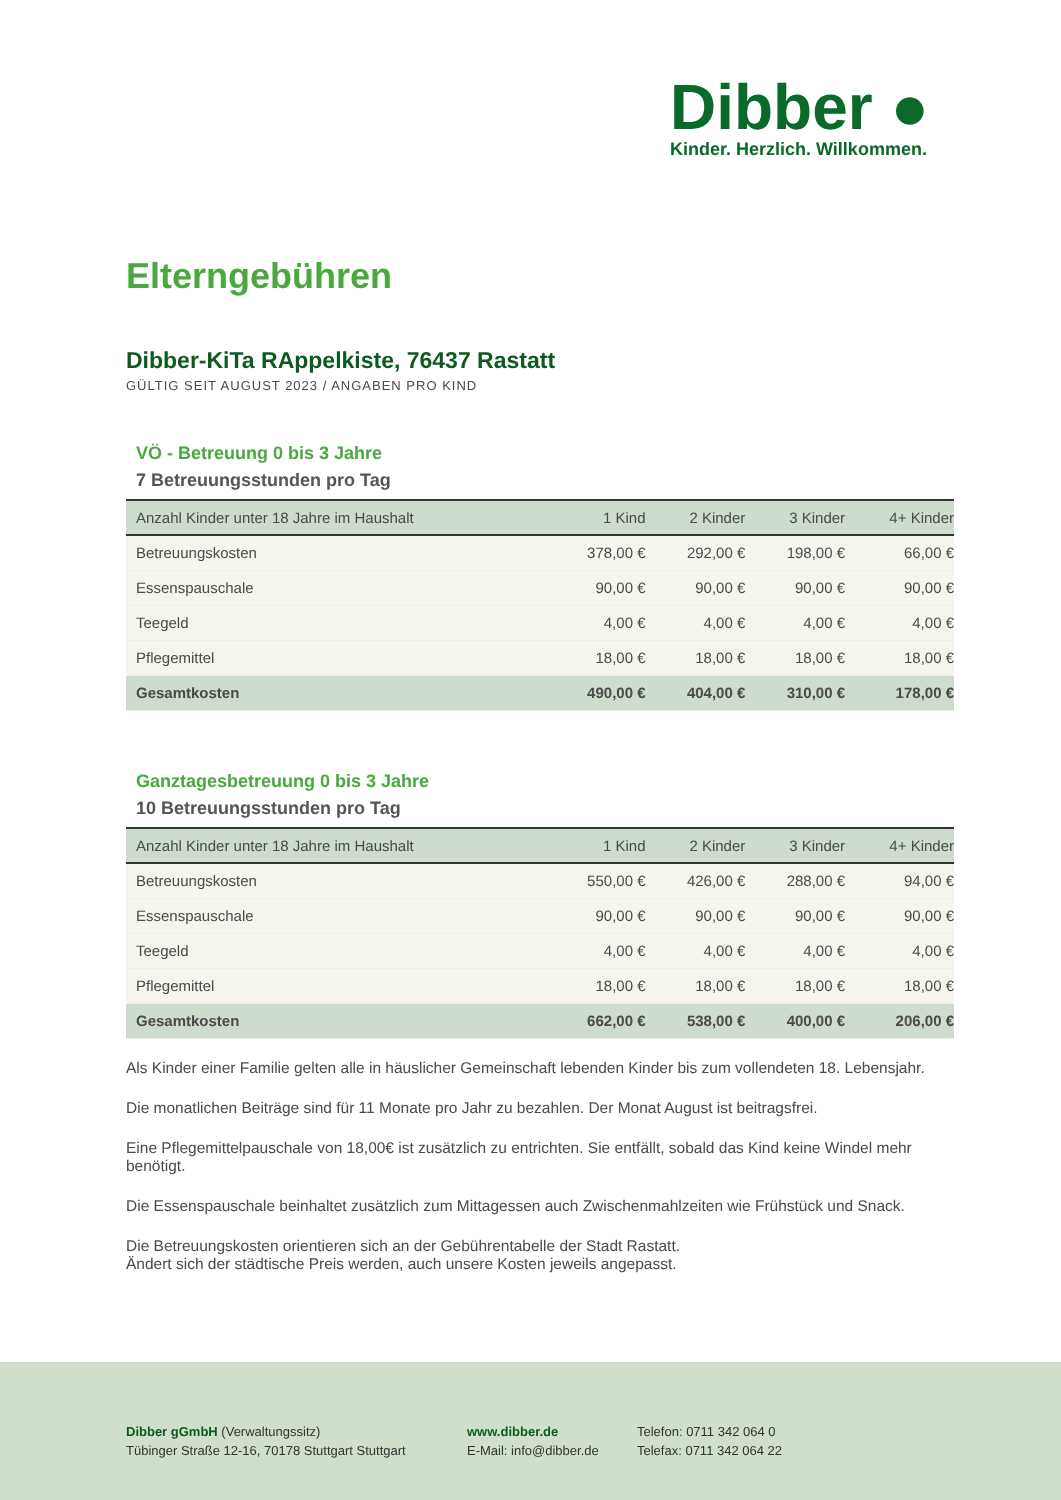Dibber ●
Kinder. Herzlich. Willkommen.
Elterngebühren
Dibber-KiTa RAppelkiste, 76437 Rastatt
GÜLTIG SEIT AUGUST 2023 / ANGABEN PRO KIND
VÖ - Betreuung 0 bis 3 Jahre
7 Betreuungsstunden pro Tag
| Anzahl Kinder unter 18 Jahre im Haushalt | 1 Kind | 2 Kinder | 3 Kinder | 4+ Kinder |
| --- | --- | --- | --- | --- |
| Betreuungskosten | 378,00 € | 292,00 € | 198,00 € | 66,00 € |
| Essenspauschale | 90,00 € | 90,00 € | 90,00 € | 90,00 € |
| Teegeld | 4,00 € | 4,00 € | 4,00 € | 4,00 € |
| Pflegemittel | 18,00 € | 18,00 € | 18,00 € | 18,00 € |
| Gesamtkosten | 490,00 € | 404,00 € | 310,00 € | 178,00 € |
Ganztagesbetreuung 0 bis 3 Jahre
10 Betreuungsstunden pro Tag
| Anzahl Kinder unter 18 Jahre im Haushalt | 1 Kind | 2 Kinder | 3 Kinder | 4+ Kinder |
| --- | --- | --- | --- | --- |
| Betreuungskosten | 550,00 € | 426,00 € | 288,00 € | 94,00 € |
| Essenspauschale | 90,00 € | 90,00 € | 90,00 € | 90,00 € |
| Teegeld | 4,00 € | 4,00 € | 4,00 € | 4,00 € |
| Pflegemittel | 18,00 € | 18,00 € | 18,00 € | 18,00 € |
| Gesamtkosten | 662,00 € | 538,00 € | 400,00 € | 206,00 € |
Als Kinder einer Familie gelten alle in häuslicher Gemeinschaft lebenden Kinder bis zum vollendeten 18. Lebensjahr.
Die monatlichen Beiträge sind für 11 Monate pro Jahr zu bezahlen. Der Monat August ist beitragsfrei.
Eine Pflegemittelpauschale von 18,00€ ist zusätzlich zu entrichten. Sie entfällt, sobald das Kind keine Windel mehr benötigt.
Die Essenspauschale beinhaltet zusätzlich zum Mittagessen auch Zwischenmahlzeiten wie Frühstück und Snack.
Die Betreuungskosten orientieren sich an der Gebührentabelle der Stadt Rastatt.
Ändert sich der städtische Preis werden, auch unsere Kosten jeweils angepasst.
Dibber gGmbH (Verwaltungssitz)
Tübinger Straße 12-16, 70178 Stuttgart Stuttgart
www.dibber.de
E-Mail: info@dibber.de
Telefon: 0711 342 064 0
Telefax: 0711 342 064 22